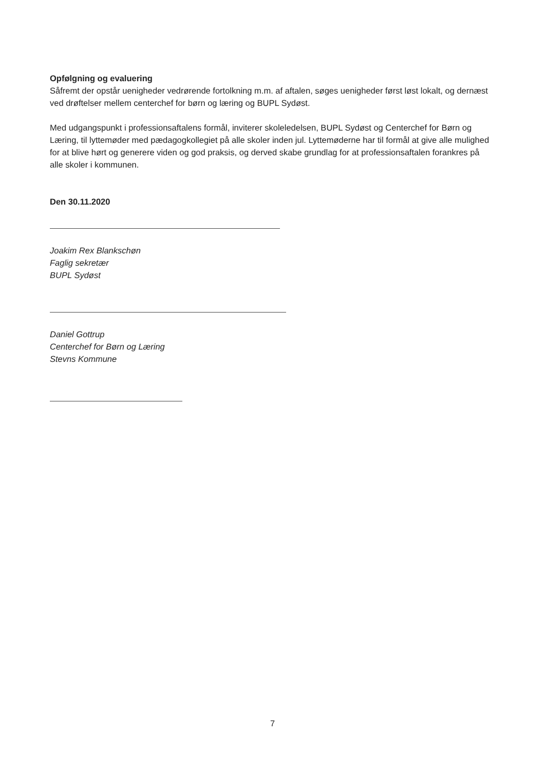Opfølgning og evaluering
Såfremt der opstår uenigheder vedrørende fortolkning m.m. af aftalen, søges uenigheder først løst lokalt, og dernæst ved drøftelser mellem centerchef for børn og læring og BUPL Sydøst.
Med udgangspunkt i professionsaftalens formål, inviterer skoleledelsen, BUPL Sydøst og Centerchef for Børn og Læring, til lyttemøder med pædagogkollegiet på alle skoler inden jul. Lyttemøderne har til formål at give alle mulighed for at blive hørt og generere viden og god praksis, og derved skabe grundlag for at professionsaftalen forankres på alle skoler i kommunen.
Den 30.11.2020
Joakim Rex Blankschøn
Faglig sekretær
BUPL Sydøst
Daniel Gottrup
Centerchef for Børn og Læring
Stevns Kommune
7